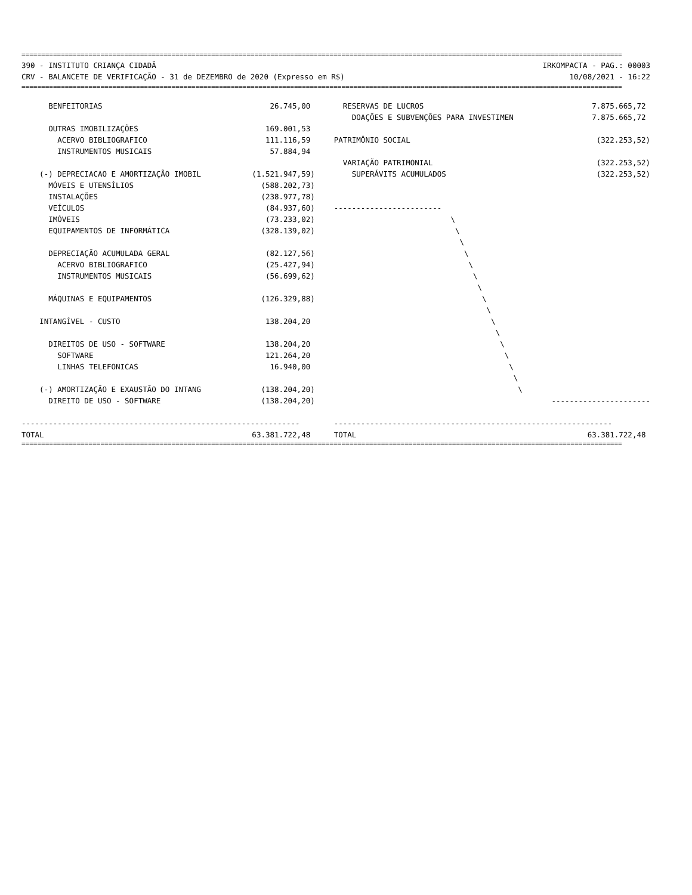========================================================================================================================================================
390 - INSTITUTO CRIANÇA CIDADÃ
CRV - BALANCETE DE VERIFICAÇÃO - 31 de DEZEMBRO de 2020 (Expresso em R$)
IRKOMPACTA - PAG.: 00003
10/08/2021 - 16:22
========================================================================================================================================================
| BENFEITORIAS | 26.745,00 | RESERVAS DE LUCROS | 7.875.665,72 |
| | | DOAÇÕES E SUBVENÇÕES PARA INVESTIMEN | 7.875.665,72 |
| OUTRAS IMOBILIZAÇÕES | 169.001,53 | | |
| ACERVO BIBLIOGRAFICO | 111.116,59 | PATRIMÔNIO SOCIAL | (322.253,52) |
| INSTRUMENTOS MUSICAIS | 57.884,94 | | |
| | | VARIAÇÃO PATRIMONIAL | (322.253,52) |
| (-) DEPRECIACAO E AMORTIZAÇÃO IMOBIL | (1.521.947,59) | SUPERÁVITS ACUMULADOS | (322.253,52) |
| MÓVEIS E UTENSÍLIOS | (588.202,73) | | |
| INSTALAÇÕES | (238.977,78) | | |
| VEÍCULOS | (84.937,60) | ------------------------ | |
| IMÓVEIS | (73.233,02) | \ | |
| EQUIPAMENTOS DE INFORMÁTICA | (328.139,02) | \ | |
| | | \ | |
| DEPRECIAÇÃO ACUMULADA GERAL | (82.127,56) | \ | |
| ACERVO BIBLIOGRAFICO | (25.427,94) | \ | |
| INSTRUMENTOS MUSICAIS | (56.699,62) | \ | |
| | | \ | |
| MÁQUINAS E EQUIPAMENTOS | (126.329,88) | \ | |
| | | \ | |
| INTANGÍVEL - CUSTO | 138.204,20 | \ | |
| | | \ | |
| DIREITOS DE USO - SOFTWARE | 138.204,20 | \ | |
| SOFTWARE | 121.264,20 | \ | |
| LINHAS TELEFONICAS | 16.940,00 | \ | |
| | | \ | |
| (-) AMORTIZAÇÃO E EXAUSTÃO DO INTANG | (138.204,20) | \ | |
| DIREITO DE USO - SOFTWARE | (138.204,20) | | ---------------------- |
| -------------------------------------------------------------- | | -------------------------------------------------------------- | |
| TOTAL | 63.381.722,48 | TOTAL | 63.381.722,48 |
========================================================================================================================================================